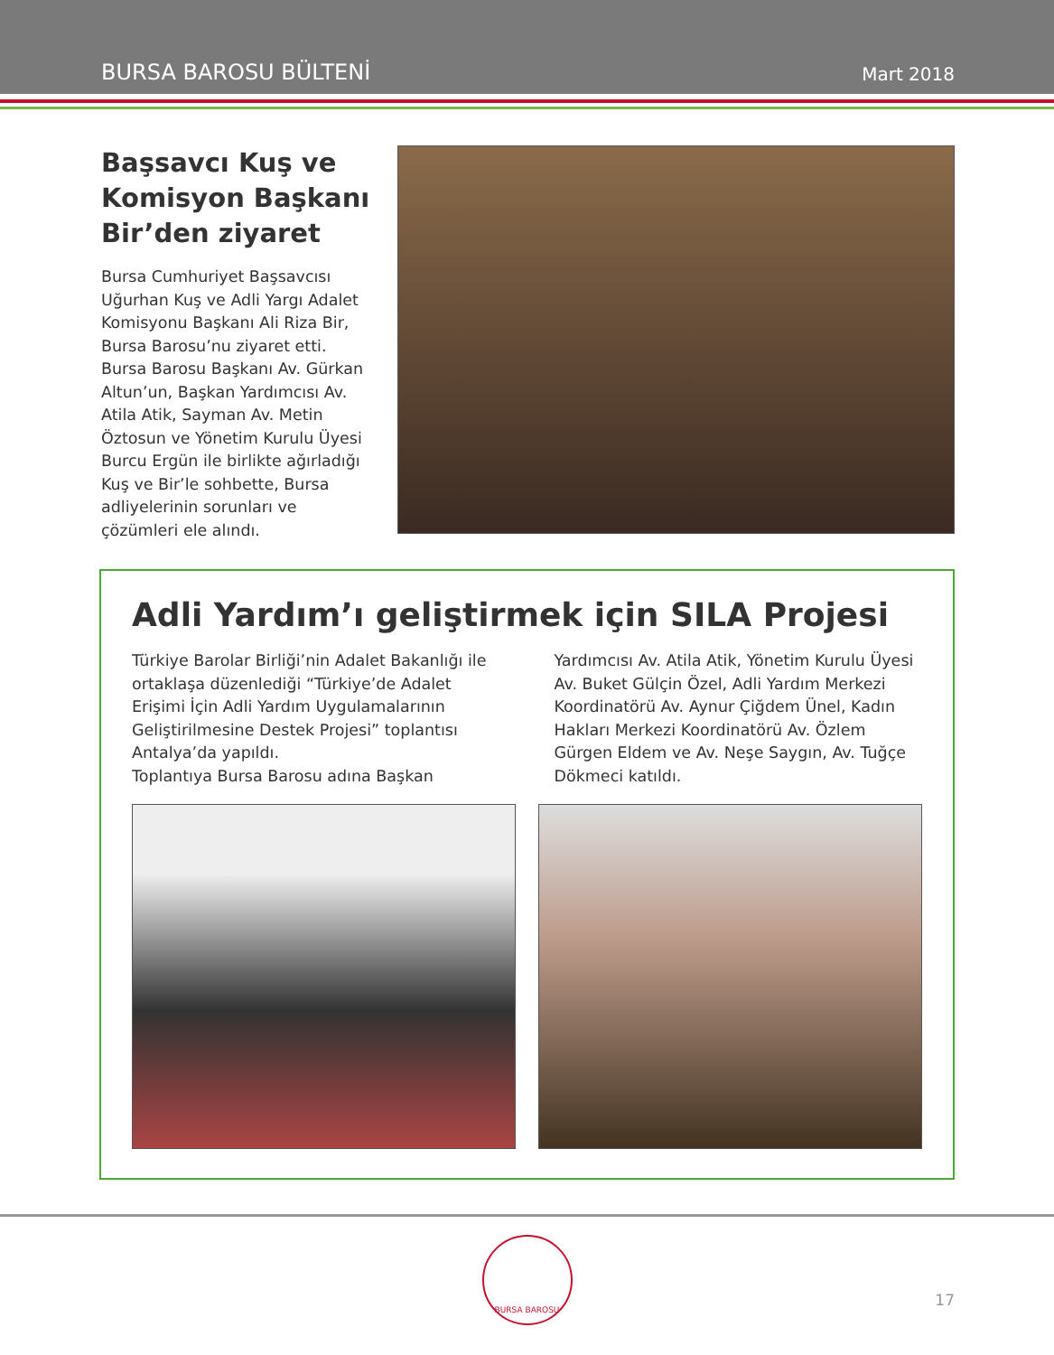BURSA BAROSU BÜLTENİ Mart 2018
Başsavcı Kuş ve Komisyon Başkanı Bir’den ziyaret
Bursa Cumhuriyet Başsavcısı Uğurhan Kuş ve Adli Yargı Adalet Komisyonu Başkanı Ali Riza Bir, Bursa Barosu’nu ziyaret etti. Bursa Barosu Başkanı Av. Gürkan Altun’un, Başkan Yardımcısı Av. Atila Atik, Sayman Av. Metin Öztosun ve Yönetim Kurulu Üyesi Burcu Ergün ile birlikte ağırladığı Kuş ve Bir’le sohbette, Bursa adliyelerinin sorunları ve çözümleri ele alındı.
Adli Yardım’ı geliştirmek için SILA Projesi
Türkiye Barolar Birliği’nin Adalet Bakanlığı ile ortaklaşa düzenlediği “Türkiye’de Adalet Erişimi İçin Adli Yardım Uygulamalarının Geliştirilmesine Destek Projesi” toplantısı Antalya’da yapıldı.
Toplantıya Bursa Barosu adına Başkan
Yardımcısı Av. Atila Atik, Yönetim Kurulu Üyesi Av. Buket Gülçin Özel, Adli Yardım Merkezi Koordinatörü Av. Aynur Çiğdem Ünel, Kadın Hakları Merkezi Koordinatörü Av. Özlem Gürgen Eldem ve Av. Neşe Saygın, Av. Tuğçe Dökmeci katıldı.
BURSA BAROSU
17